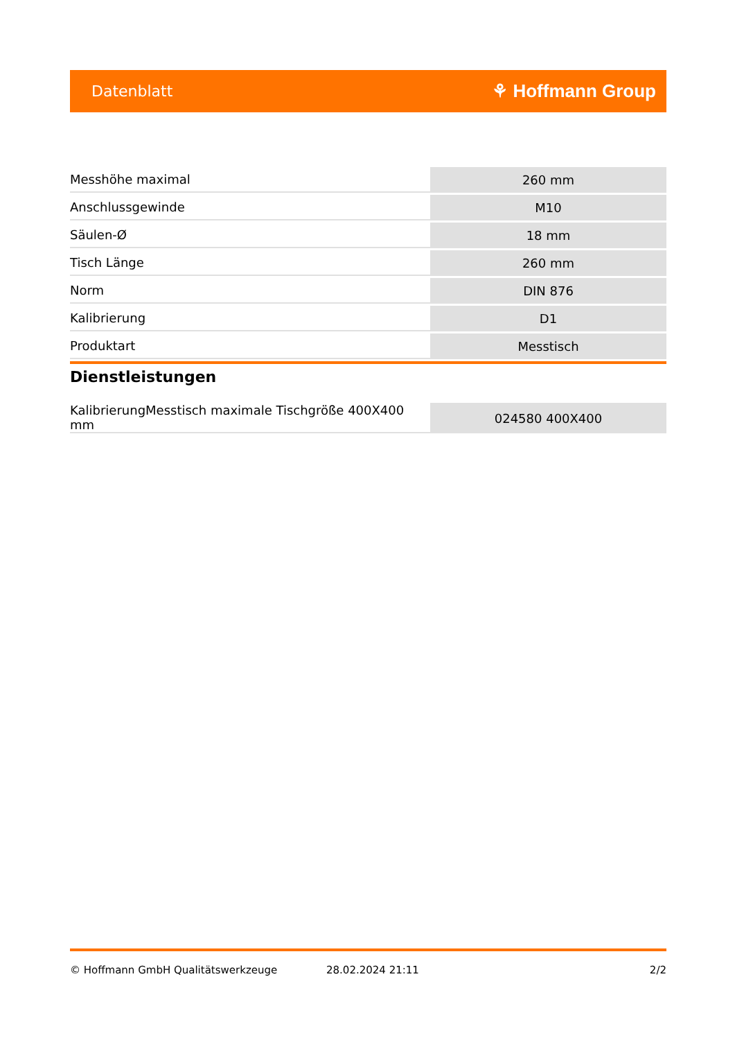Datenblatt ⚘ Hoffmann Group
| Messhöhe maximal | 260 mm |
| Anschlussgewinde | M10 |
| Säulen-Ø | 18 mm |
| Tisch Länge | 260 mm |
| Norm | DIN 876 |
| Kalibrierung | D1 |
| Produktart | Messtisch |
Dienstleistungen
| KalibrierungMesstisch maximale Tischgröße 400X400 mm | 024580 400X400 |
© Hoffmann GmbH Qualitätswerkzeuge 28.02.2024 21:11 2/2